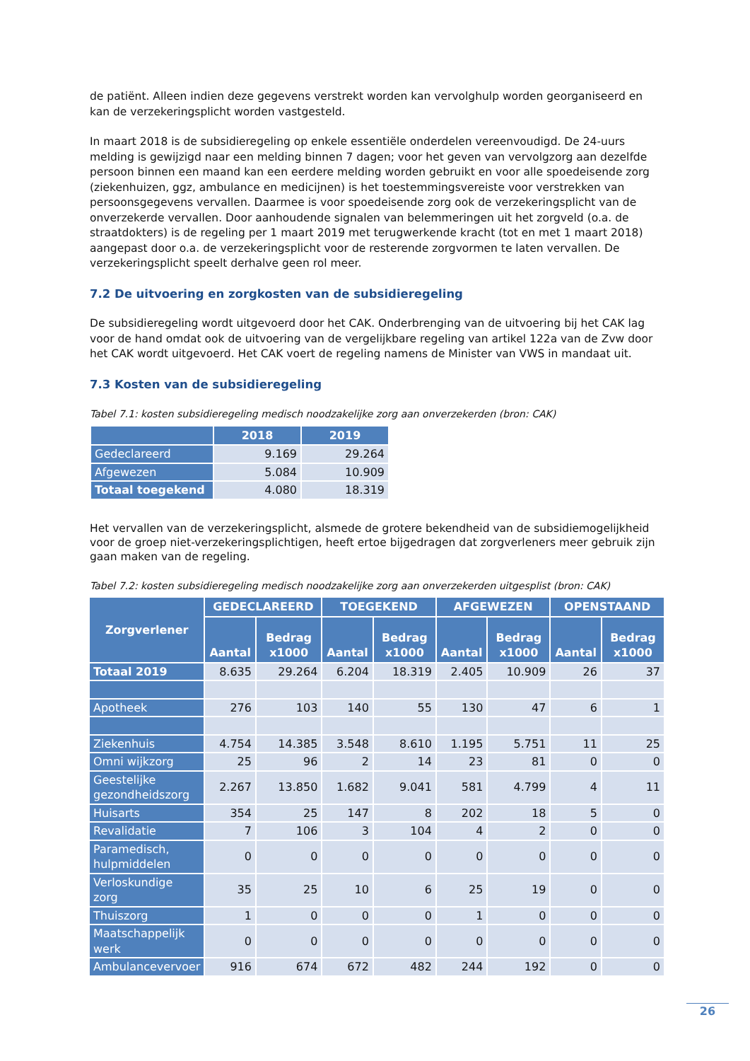de patiënt. Alleen indien deze gegevens verstrekt worden kan vervolghulp worden georganiseerd en kan de verzekeringsplicht worden vastgesteld.
In maart 2018 is de subsidieregeling op enkele essentiële onderdelen vereenvoudigd. De 24-uurs melding is gewijzigd naar een melding binnen 7 dagen; voor het geven van vervolgzorg aan dezelfde persoon binnen een maand kan een eerdere melding worden gebruikt en voor alle spoedeisende zorg (ziekenhuizen, ggz, ambulance en medicijnen) is het toestemmingsvereiste voor verstrekken van persoonsgegevens vervallen. Daarmee is voor spoedeisende zorg ook de verzekeringsplicht van de onverzekerde vervallen. Door aanhoudende signalen van belemmeringen uit het zorgveld (o.a. de straatdokters) is de regeling per 1 maart 2019 met terugwerkende kracht (tot en met 1 maart 2018) aangepast door o.a. de verzekeringsplicht voor de resterende zorgvormen te laten vervallen. De verzekeringsplicht speelt derhalve geen rol meer.
7.2 De uitvoering en zorgkosten van de subsidieregeling
De subsidieregeling wordt uitgevoerd door het CAK. Onderbrenging van de uitvoering bij het CAK lag voor de hand omdat ook de uitvoering van de vergelijkbare regeling van artikel 122a van de Zvw door het CAK wordt uitgevoerd. Het CAK voert de regeling namens de Minister van VWS in mandaat uit.
7.3 Kosten van de subsidieregeling
Tabel 7.1: kosten subsidieregeling medisch noodzakelijke zorg aan onverzekerden (bron: CAK)
| | 2018 | 2019 |
| --- | --- | --- |
| Gedeclareerd | 9.169 | 29.264 |
| Afgewezen | 5.084 | 10.909 |
| Totaal toegekend | 4.080 | 18.319 |
Het vervallen van de verzekeringsplicht, alsmede de grotere bekendheid van de subsidiemogelijkheid voor de groep niet-verzekeringsplichtigen, heeft ertoe bijgedragen dat zorgverleners meer gebruik zijn gaan maken van de regeling.
Tabel 7.2: kosten subsidieregeling medisch noodzakelijke zorg aan onverzekerden uitgesplist (bron: CAK)
| Zorgverlener | GEDECLAREERD | | TOEGEKEND | | AFGEWEZEN | | OPENSTAAND | |
| --- | --- | --- | --- | --- | --- | --- | --- | --- |
| | Aantal | Bedrag x1000 | Aantal | Bedrag x1000 | Aantal | Bedrag x1000 | Aantal | Bedrag x1000 |
| Totaal 2019 | 8.635 | 29.264 | 6.204 | 18.319 | 2.405 | 10.909 | 26 | 37 |
| Apotheek | 276 | 103 | 140 | 55 | 130 | 47 | 6 | 1 |
| Ziekenhuis | 4.754 | 14.385 | 3.548 | 8.610 | 1.195 | 5.751 | 11 | 25 |
| Omni wijkzorg | 25 | 96 | 2 | 14 | 23 | 81 | 0 | 0 |
| Geestelijke gezondheidszorg | 2.267 | 13.850 | 1.682 | 9.041 | 581 | 4.799 | 4 | 11 |
| Huisarts | 354 | 25 | 147 | 8 | 202 | 18 | 5 | 0 |
| Revalidatie | 7 | 106 | 3 | 104 | 4 | 2 | 0 | 0 |
| Paramedisch, hulpmiddelen | 0 | 0 | 0 | 0 | 0 | 0 | 0 | 0 |
| Verloskundige zorg | 35 | 25 | 10 | 6 | 25 | 19 | 0 | 0 |
| Thuiszorg | 1 | 0 | 0 | 0 | 1 | 0 | 0 | 0 |
| Maatschappelijk werk | 0 | 0 | 0 | 0 | 0 | 0 | 0 | 0 |
| Ambulancevervoer | 916 | 674 | 672 | 482 | 244 | 192 | 0 | 0 |
26